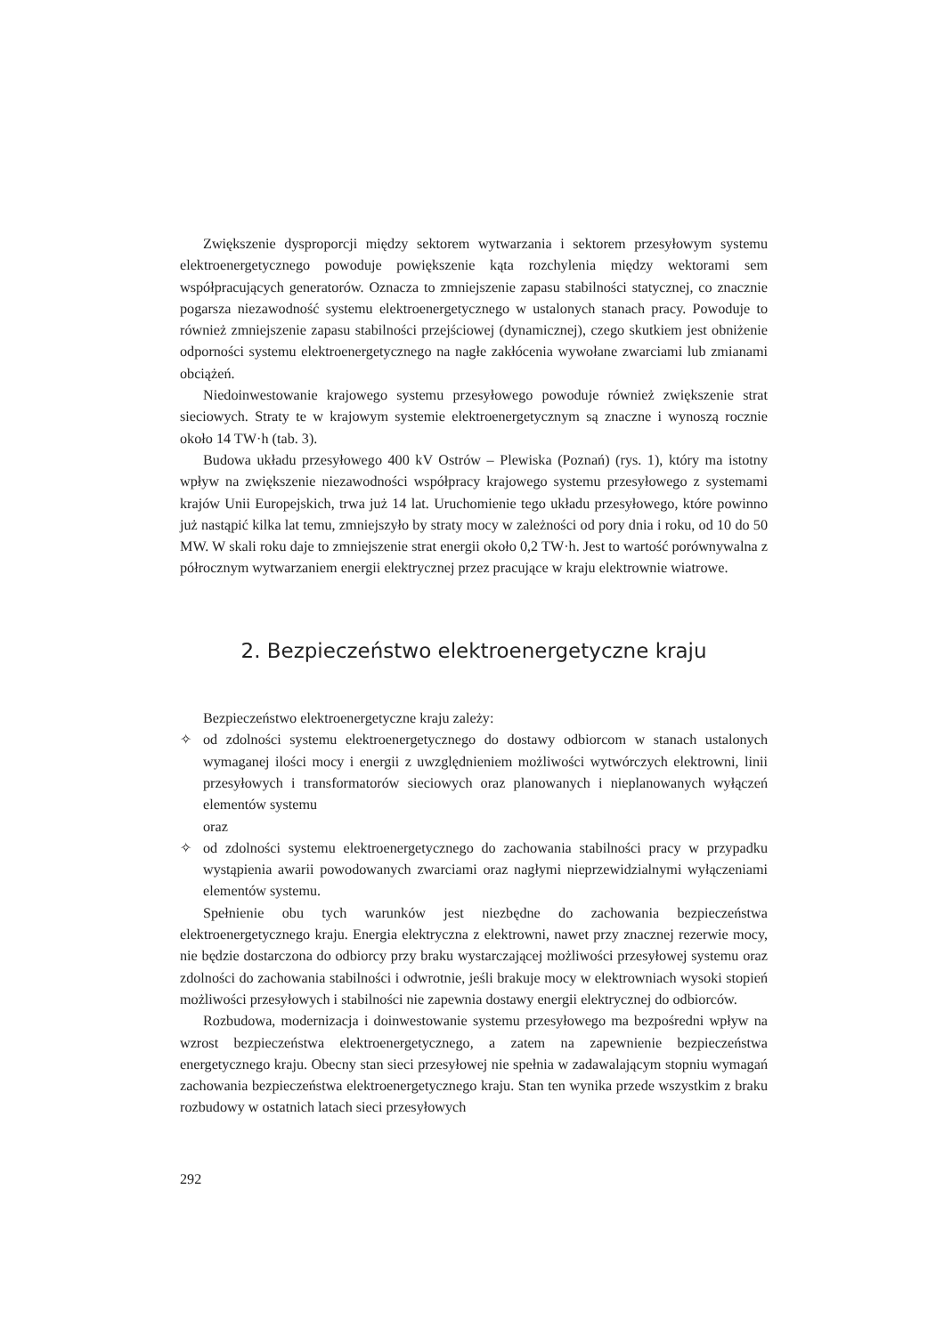Zwiększenie dysproporcji między sektorem wytwarzania i sektorem przesyłowym systemu elektroenergetycznego powoduje powiększenie kąta rozchylenia między wektorami sem współpracujących generatorów. Oznacza to zmniejszenie zapasu stabilności statycznej, co znacznie pogarsza niezawodność systemu elektroenergetycznego w ustalonych stanach pracy. Powoduje to również zmniejszenie zapasu stabilności przejściowej (dynamicznej), czego skutkiem jest obniżenie odporności systemu elektroenergetycznego na nagłe zakłócenia wywołane zwarciami lub zmianami obciążeń.
Niedoinwestowanie krajowego systemu przesyłowego powoduje również zwiększenie strat sieciowych. Straty te w krajowym systemie elektroenergetycznym są znaczne i wynoszą rocznie około 14 TW·h (tab. 3).
Budowa układu przesyłowego 400 kV Ostrów – Plewiska (Poznań) (rys. 1), który ma istotny wpływ na zwiększenie niezawodności współpracy krajowego systemu przesyłowego z systemami krajów Unii Europejskich, trwa już 14 lat. Uruchomienie tego układu przesyłowego, które powinno już nastąpić kilka lat temu, zmniejszyło by straty mocy w zależności od pory dnia i roku, od 10 do 50 MW. W skali roku daje to zmniejszenie strat energii około 0,2 TW·h. Jest to wartość porównywalna z półrocznym wytwarzaniem energii elektrycznej przez pracujące w kraju elektrownie wiatrowe.
2. Bezpieczeństwo elektroenergetyczne kraju
Bezpieczeństwo elektroenergetyczne kraju zależy:
✧ od zdolności systemu elektroenergetycznego do dostawy odbiorcom w stanach ustalonych wymaganej ilości mocy i energii z uwzględnieniem możliwości wytwórczych elektrowni, linii przesyłowych i transformatorów sieciowych oraz planowanych i nieplanowanych wyłączeń elementów systemu
oraz
✧ od zdolności systemu elektroenergetycznego do zachowania stabilności pracy w przypadku wystąpienia awarii powodowanych zwarciami oraz nagłymi nieprzewidzialnymi wyłączeniami elementów systemu.
Spełnienie obu tych warunków jest niezbędne do zachowania bezpieczeństwa elektroenergetycznego kraju. Energia elektryczna z elektrowni, nawet przy znacznej rezerwie mocy, nie będzie dostarczona do odbiorcy przy braku wystarczającej możliwości przesyłowej systemu oraz zdolności do zachowania stabilności i odwrotnie, jeśli brakuje mocy w elektrowniach wysoki stopień możliwości przesyłowych i stabilności nie zapewnia dostawy energii elektrycznej do odbiorców.
Rozbudowa, modernizacja i doinwestowanie systemu przesyłowego ma bezpośredni wpływ na wzrost bezpieczeństwa elektroenergetycznego, a zatem na zapewnienie bezpieczeństwa energetycznego kraju. Obecny stan sieci przesyłowej nie spełnia w zadawalającym stopniu wymagań zachowania bezpieczeństwa elektroenergetycznego kraju. Stan ten wynika przede wszystkim z braku rozbudowy w ostatnich latach sieci przesyłowych
292